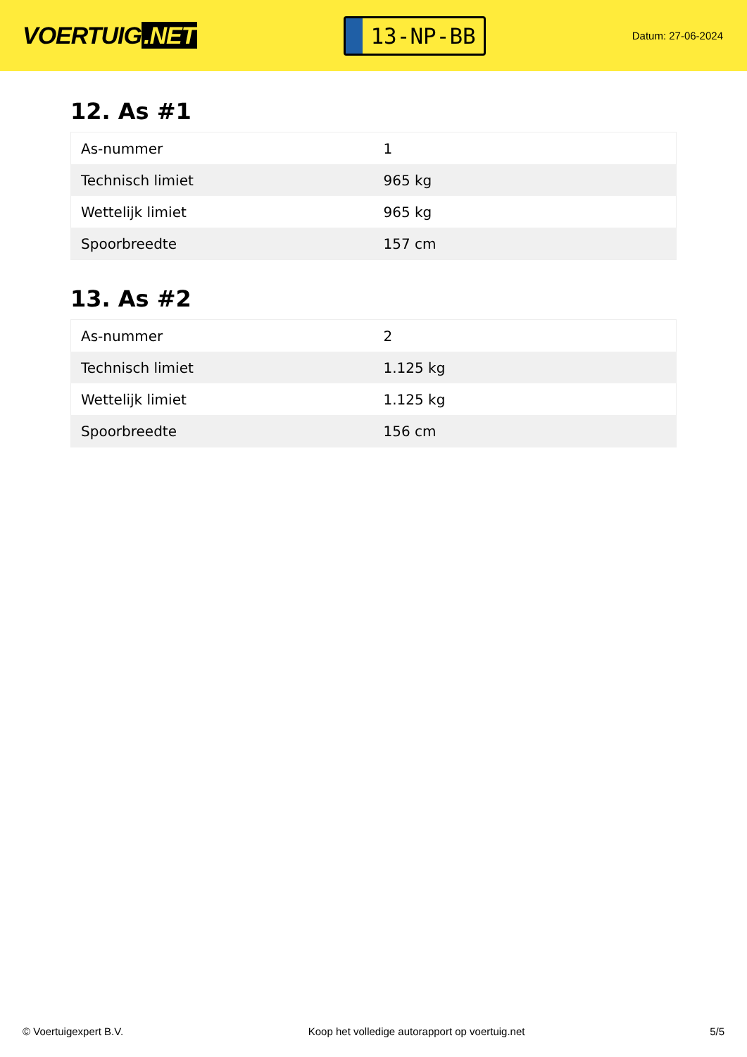VOERTUIG.NET
13-NP-BB
Datum: 27-06-2024
12. As #1
| As-nummer | 1 |
| Technisch limiet | 965 kg |
| Wettelijk limiet | 965 kg |
| Spoorbreedte | 157 cm |
13. As #2
| As-nummer | 2 |
| Technisch limiet | 1.125 kg |
| Wettelijk limiet | 1.125 kg |
| Spoorbreedte | 156 cm |
© Voertuigexpert B.V. Koop het volledige autorapport op voertuig.net 5/5